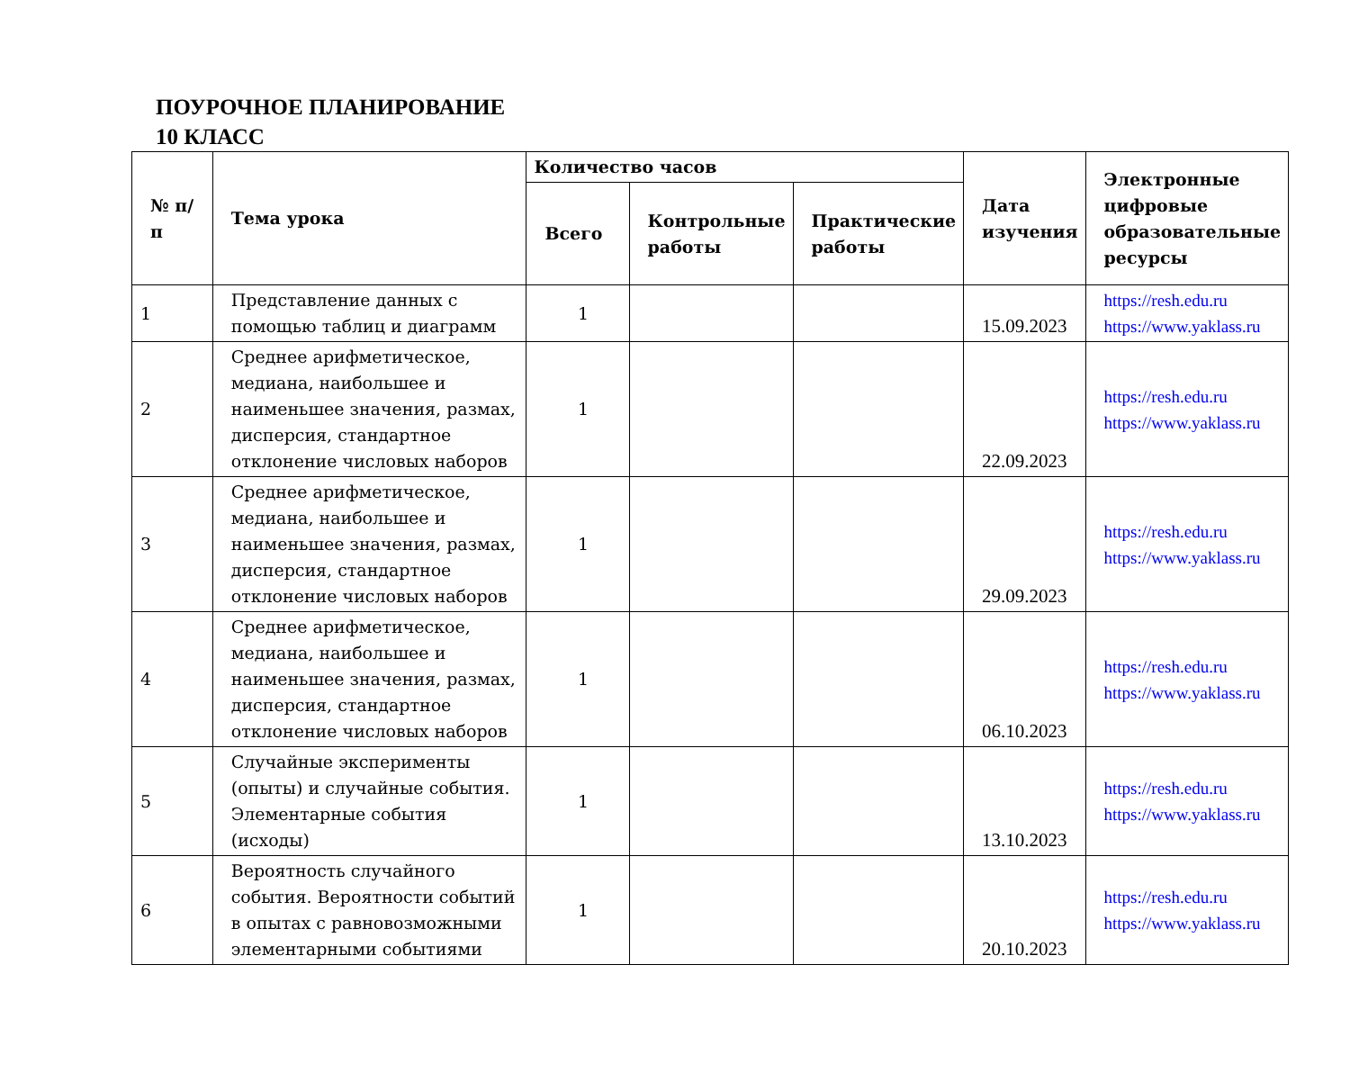ПОУРОЧНОЕ ПЛАНИРОВАНИЕ
10 КЛАСС
| № п/п | Тема урока | Количество часов | | | Дата изучения | Электронные цифровые образовательные ресурсы |
| --- | --- | --- | --- | --- | --- | --- |
| | | Всего | Контрольные работы | Практические работы | | |
| 1 | Представление данных с помощью таблиц и диаграмм | 1 | | | 15.09.2023 | https://resh.edu.ru https://www.yaklass.ru |
| 2 | Среднее арифметическое, медиана, наибольшее и наименьшее значения, размах, дисперсия, стандартное отклонение числовых наборов | 1 | | | 22.09.2023 | https://resh.edu.ru https://www.yaklass.ru |
| 3 | Среднее арифметическое, медиана, наибольшее и наименьшее значения, размах, дисперсия, стандартное отклонение числовых наборов | 1 | | | 29.09.2023 | https://resh.edu.ru https://www.yaklass.ru |
| 4 | Среднее арифметическое, медиана, наибольшее и наименьшее значения, размах, дисперсия, стандартное отклонение числовых наборов | 1 | | | 06.10.2023 | https://resh.edu.ru https://www.yaklass.ru |
| 5 | Случайные эксперименты (опыты) и случайные события. Элементарные события (исходы) | 1 | | | 13.10.2023 | https://resh.edu.ru https://www.yaklass.ru |
| 6 | Вероятность случайного события. Вероятности событий в опытах с равновозможными элементарными событиями | 1 | | | 20.10.2023 | https://resh.edu.ru https://www.yaklass.ru |